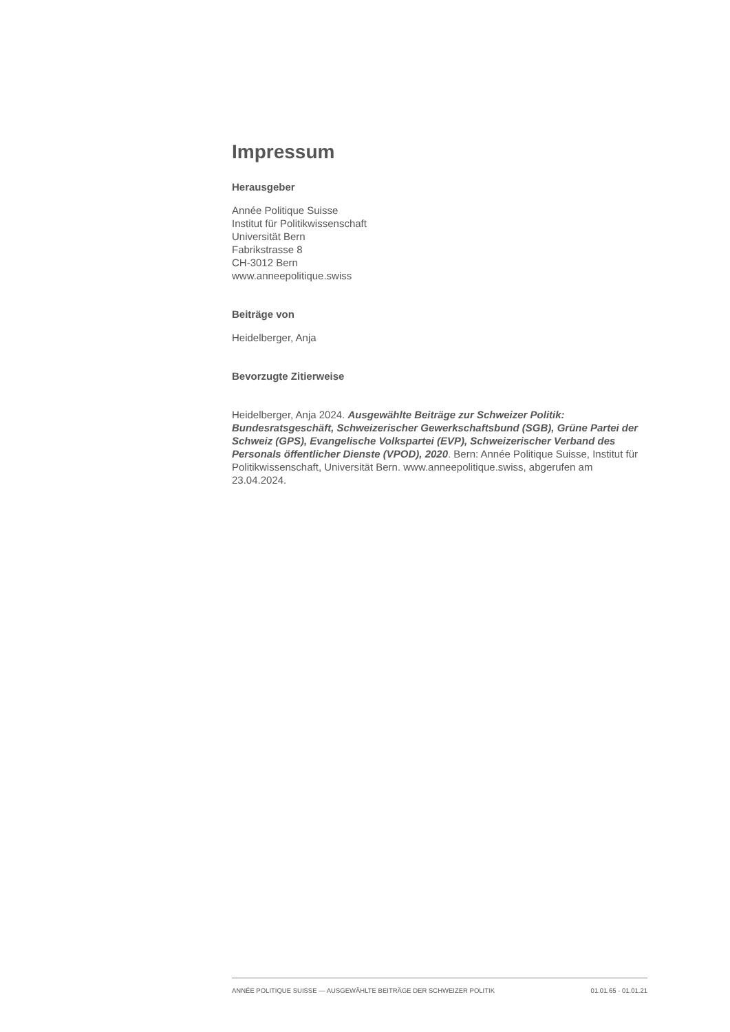Impressum
Herausgeber
Année Politique Suisse
Institut für Politikwissenschaft
Universität Bern
Fabrikstrasse 8
CH-3012 Bern
www.anneepolitique.swiss
Beiträge von
Heidelberger, Anja
Bevorzugte Zitierweise
Heidelberger, Anja 2024. Ausgewählte Beiträge zur Schweizer Politik: Bundesratsgeschäft, Schweizerischer Gewerkschaftsbund (SGB), Grüne Partei der Schweiz (GPS), Evangelische Volkspartei (EVP), Schweizerischer Verband des Personals öffentlicher Dienste (VPOD), 2020. Bern: Année Politique Suisse, Institut für Politikwissenschaft, Universität Bern. www.anneepolitique.swiss, abgerufen am 23.04.2024.
ANNÉE POLITIQUE SUISSE — AUSGEWÄHLTE BEITRÄGE DER SCHWEIZER POLITIK 01.01.65 - 01.01.21